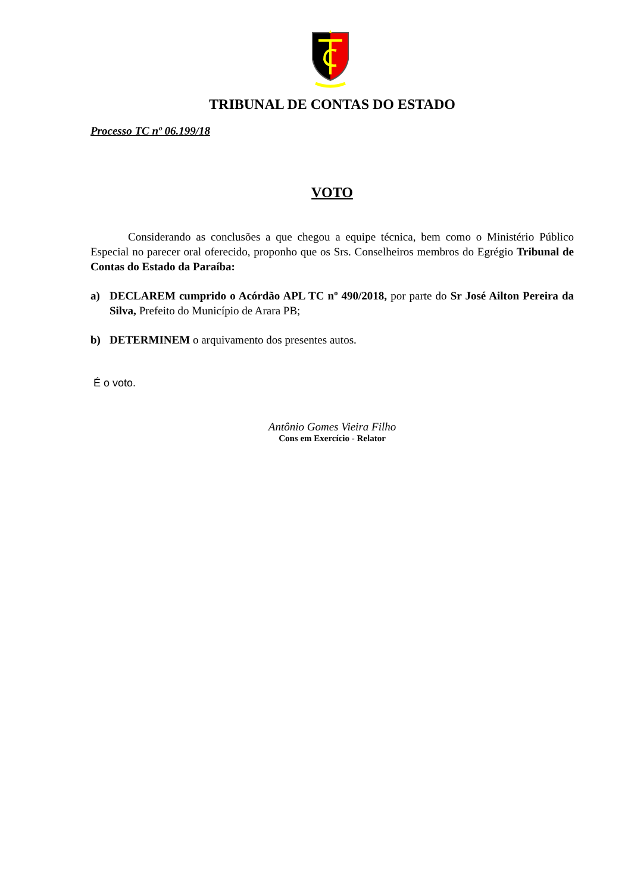TRIBUNAL DE CONTAS DO ESTADO
Processo TC nº 06.199/18
VOTO
Considerando as conclusões a que chegou a equipe técnica, bem como o Ministério Público Especial no parecer oral oferecido, proponho que os Srs. Conselheiros membros do Egrégio Tribunal de Contas do Estado da Paraíba:
a)
DECLAREM cumprido o Acórdão APL TC nº 490/2018, por parte do Sr José Ailton Pereira da Silva, Prefeito do Município de Arara PB;
b)
DETERMINEM o arquivamento dos presentes autos.
É o voto.
Antônio Gomes Vieira Filho
Cons em Exercício - Relator